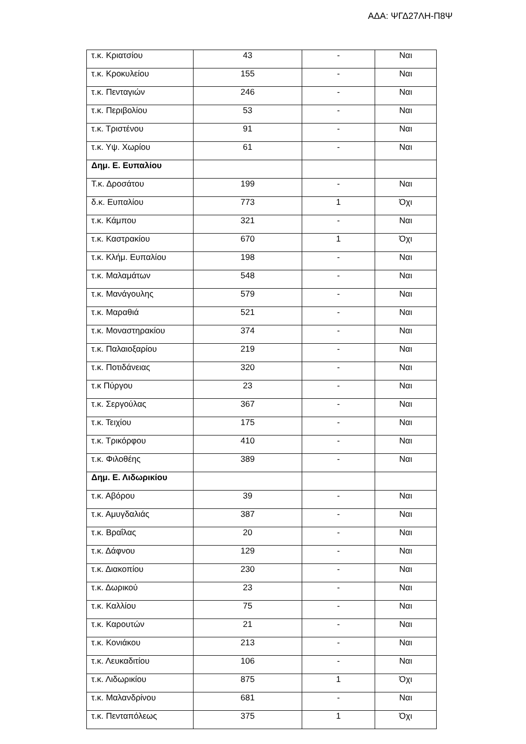ΑΔΑ: ΨΓΔ27ΛΗ-Π8Ψ
| τ.κ. Κριατσίου | 43 | - | Ναι |
| τ.κ. Κροκυλείου | 155 | - | Ναι |
| τ.κ. Πενταγιών | 246 | - | Ναι |
| τ.κ. Περιβολίου | 53 | - | Ναι |
| τ.κ. Τριστένου | 91 | - | Ναι |
| τ.κ. Υψ. Χωρίου | 61 | - | Ναι |
| Δημ. Ε. Ευπαλίου | | | |
| Τ.κ. Δροσάτου | 199 | - | Ναι |
| δ.κ. Ευπαλίου | 773 | 1 | Όχι |
| τ.κ. Κάμπου | 321 | - | Ναι |
| τ.κ. Καστρακίου | 670 | 1 | Όχι |
| τ.κ. Κλήμ. Ευπαλίου | 198 | - | Ναι |
| τ.κ. Μαλαμάτων | 548 | - | Ναι |
| τ.κ. Μανάγουλης | 579 | - | Ναι |
| τ.κ. Μαραθιά | 521 | - | Ναι |
| τ.κ. Μοναστηρακίου | 374 | - | Ναι |
| τ.κ. Παλαιοξαρίου | 219 | - | Ναι |
| τ.κ. Ποτιδάνειας | 320 | - | Ναι |
| τ.κ Πύργου | 23 | - | Ναι |
| τ.κ. Σεργούλας | 367 | - | Ναι |
| τ.κ. Τειχίου | 175 | - | Ναι |
| τ.κ. Τρικόρφου | 410 | - | Ναι |
| τ.κ. Φιλοθέης | 389 | - | Ναι |
| Δημ. Ε. Λιδωρικίου | | | |
| τ.κ. Αβόρου | 39 | - | Ναι |
| τ.κ. Αμυγδαλιάς | 387 | - | Ναι |
| τ.κ. Βραΐλας | 20 | - | Ναι |
| τ.κ. Δάφνου | 129 | - | Ναι |
| τ.κ. Διακοπίου | 230 | - | Ναι |
| τ.κ. Δωρικού | 23 | - | Ναι |
| τ.κ. Καλλίου | 75 | - | Ναι |
| τ.κ. Καρουτών | 21 | - | Ναι |
| τ.κ. Κονιάκου | 213 | - | Ναι |
| τ.κ. Λευκαδιτίου | 106 | - | Ναι |
| τ.κ. Λιδωρικίου | 875 | 1 | Όχι |
| τ.κ. Μαλανδρίνου | 681 | - | Ναι |
| τ.κ. Πενταπόλεως | 375 | 1 | Όχι |